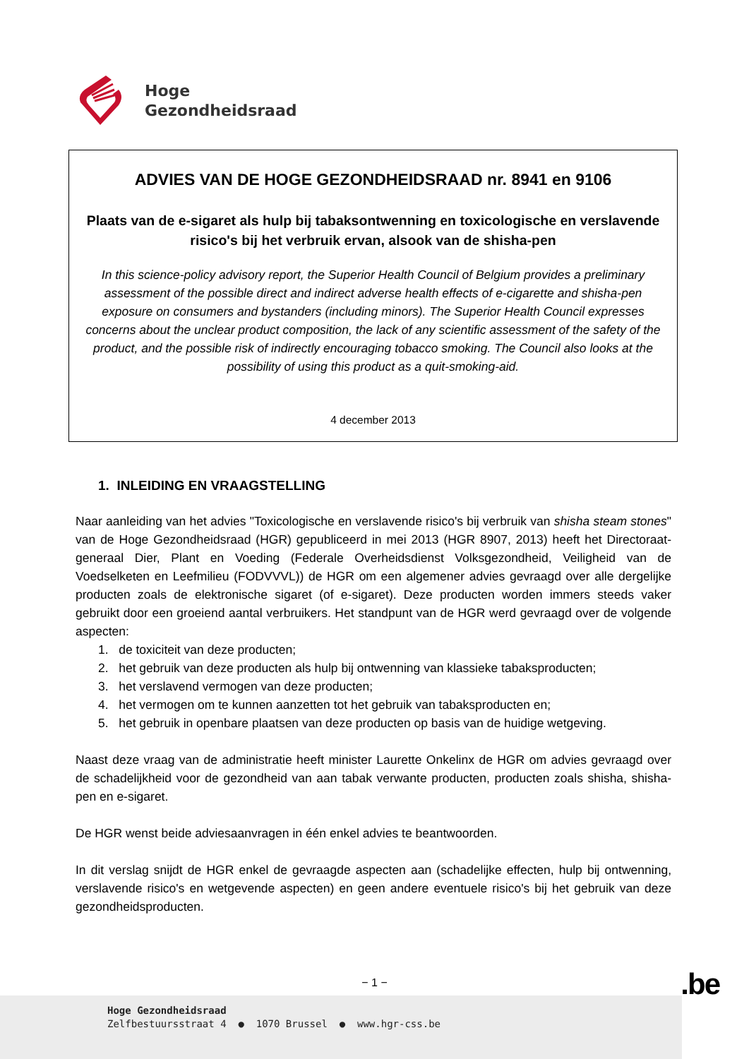Hoge
Gezondheidsraad
ADVIES VAN DE HOGE GEZONDHEIDSRAAD nr. 8941 en 9106
Plaats van de e-sigaret als hulp bij tabaksontwenning en toxicologische en verslavende risico's bij het verbruik ervan, alsook van de shisha-pen
In this science-policy advisory report, the Superior Health Council of Belgium provides a preliminary assessment of the possible direct and indirect adverse health effects of e-cigarette and shisha-pen exposure on consumers and bystanders (including minors). The Superior Health Council expresses concerns about the unclear product composition, the lack of any scientific assessment of the safety of the product, and the possible risk of indirectly encouraging tobacco smoking. The Council also looks at the possibility of using this product as a quit-smoking-aid.
4 december 2013
1. INLEIDING EN VRAAGSTELLING
Naar aanleiding van het advies "Toxicologische en verslavende risico's bij verbruik van shisha steam stones" van de Hoge Gezondheidsraad (HGR) gepubliceerd in mei 2013 (HGR 8907, 2013) heeft het Directoraat-generaal Dier, Plant en Voeding (Federale Overheidsdienst Volksgezondheid, Veiligheid van de Voedselketen en Leefmilieu (FODVVVL)) de HGR om een algemener advies gevraagd over alle dergelijke producten zoals de elektronische sigaret (of e-sigaret). Deze producten worden immers steeds vaker gebruikt door een groeiend aantal verbruikers. Het standpunt van de HGR werd gevraagd over de volgende aspecten:
1. de toxiciteit van deze producten;
2. het gebruik van deze producten als hulp bij ontwenning van klassieke tabaksproducten;
3. het verslavend vermogen van deze producten;
4. het vermogen om te kunnen aanzetten tot het gebruik van tabaksproducten en;
5. het gebruik in openbare plaatsen van deze producten op basis van de huidige wetgeving.
Naast deze vraag van de administratie heeft minister Laurette Onkelinx de HGR om advies gevraagd over de schadelijkheid voor de gezondheid van aan tabak verwante producten, producten zoals shisha, shisha-pen en e-sigaret.
De HGR wenst beide adviesaanvragen in één enkel advies te beantwoorden.
In dit verslag snijdt de HGR enkel de gevraagde aspecten aan (schadelijke effecten, hulp bij ontwenning, verslavende risico's en wetgevende aspecten) en geen andere eventuele risico's bij het gebruik van deze gezondheidsproducten.
− 1 − .be
Hoge Gezondheidsraad
Zelfbestuursstraat 4 ● 1070 Brussel ● www.hgr-css.be